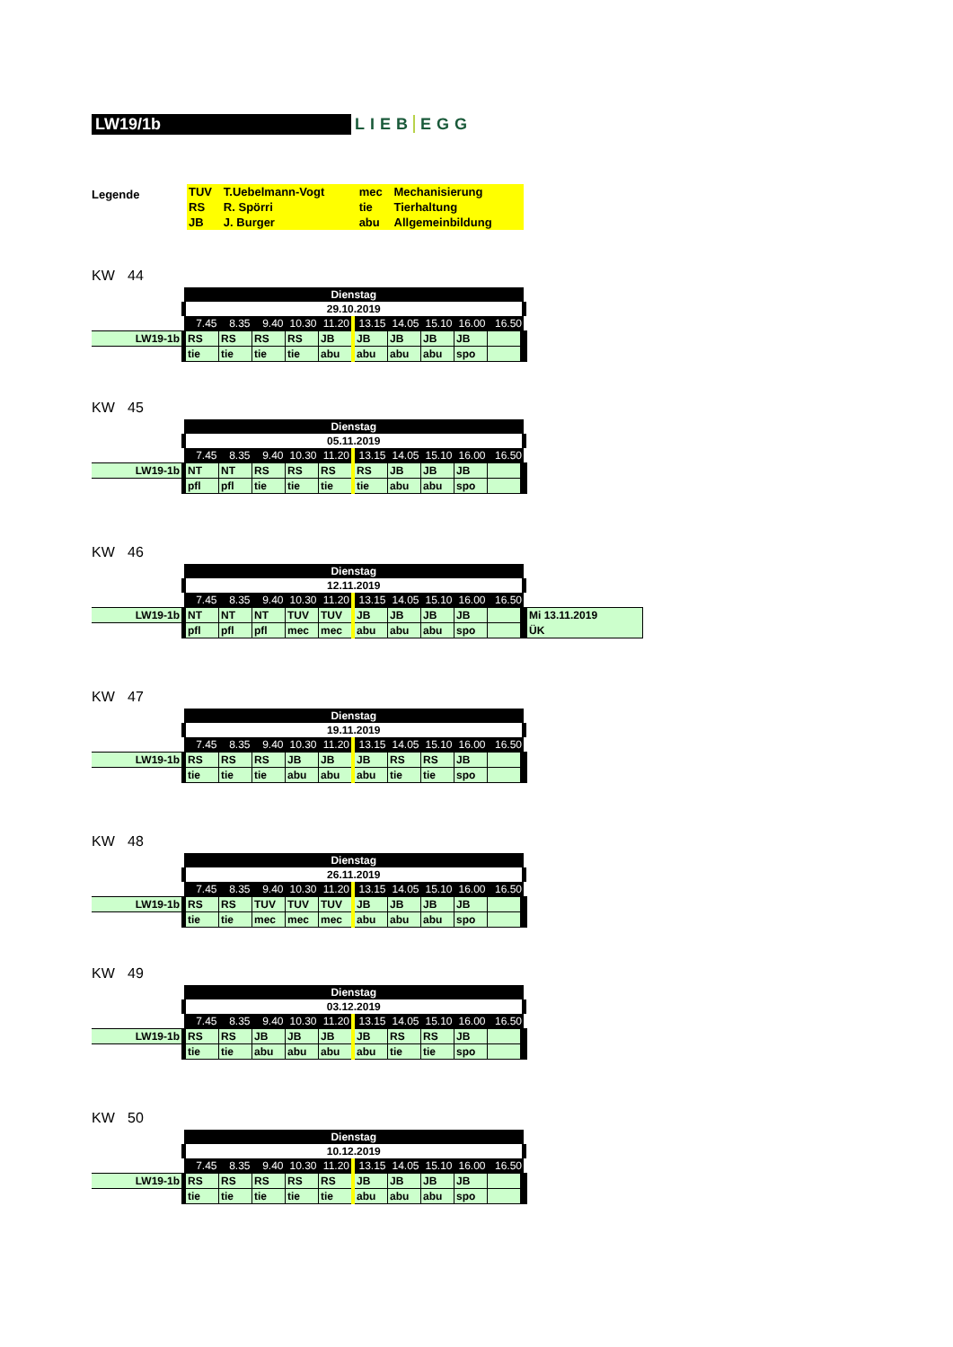LW19/1b
LIEB EGG
Legende
| TUV | T.Uebelmann-Vogt | mec | Mechanisierung |
| RS | R. Spörri | tie | Tierhaltung |
| JB | J. Burger | abu | Allgemeinbildung |
KW 44
| | Dienstag | | | | | | | | | |
| | 29.10.2019 | | | | | | | | | |
| | 7.45 | 8.35 | 9.40 | 10.30 | 11.20 | 13.15 | 14.05 | 15.10 | 16.00 | 16.50 |
| LW19-1b | RS | RS | RS | RS | JB | JB | JB | JB | JB | |
| | tie | tie | tie | tie | abu | abu | abu | abu | spo | |
KW 45
| | Dienstag | | | | | | | | | |
| | 05.11.2019 | | | | | | | | | |
| | 7.45 | 8.35 | 9.40 | 10.30 | 11.20 | 13.15 | 14.05 | 15.10 | 16.00 | 16.50 |
| LW19-1b | NT | NT | RS | RS | RS | RS | JB | JB | JB | |
| | pfl | pfl | tie | tie | tie | tie | abu | abu | spo | |
KW 46
| | Dienstag | | | | | | | | | | |
| | 12.11.2019 | | | | | | | | | | |
| | 7.45 | 8.35 | 9.40 | 10.30 | 11.20 | 13.15 | 14.05 | 15.10 | 16.00 | 16.50 | |
| LW19-1b | NT | NT | NT | TUV | TUV | JB | JB | JB | JB | | Mi 13.11.2019 |
| | pfl | pfl | pfl | mec | mec | abu | abu | abu | spo | | ÜK |
KW 47
| | Dienstag | | | | | | | | | |
| | 19.11.2019 | | | | | | | | | |
| | 7.45 | 8.35 | 9.40 | 10.30 | 11.20 | 13.15 | 14.05 | 15.10 | 16.00 | 16.50 |
| LW19-1b | RS | RS | RS | JB | JB | JB | RS | RS | JB | |
| | tie | tie | tie | abu | abu | abu | tie | tie | spo | |
KW 48
| | Dienstag | | | | | | | | | |
| | 26.11.2019 | | | | | | | | | |
| | 7.45 | 8.35 | 9.40 | 10.30 | 11.20 | 13.15 | 14.05 | 15.10 | 16.00 | 16.50 |
| LW19-1b | RS | RS | TUV | TUV | TUV | JB | JB | JB | JB | |
| | tie | tie | mec | mec | mec | abu | abu | abu | spo | |
KW 49
| | Dienstag | | | | | | | | | |
| | 03.12.2019 | | | | | | | | | |
| | 7.45 | 8.35 | 9.40 | 10.30 | 11.20 | 13.15 | 14.05 | 15.10 | 16.00 | 16.50 |
| LW19-1b | RS | RS | JB | JB | JB | JB | RS | RS | JB | |
| | tie | tie | abu | abu | abu | abu | tie | tie | spo | |
KW 50
| | Dienstag | | | | | | | | | |
| | 10.12.2019 | | | | | | | | | |
| | 7.45 | 8.35 | 9.40 | 10.30 | 11.20 | 13.15 | 14.05 | 15.10 | 16.00 | 16.50 |
| LW19-1b | RS | RS | RS | RS | RS | JB | JB | JB | JB | |
| | tie | tie | tie | tie | tie | abu | abu | abu | spo | |